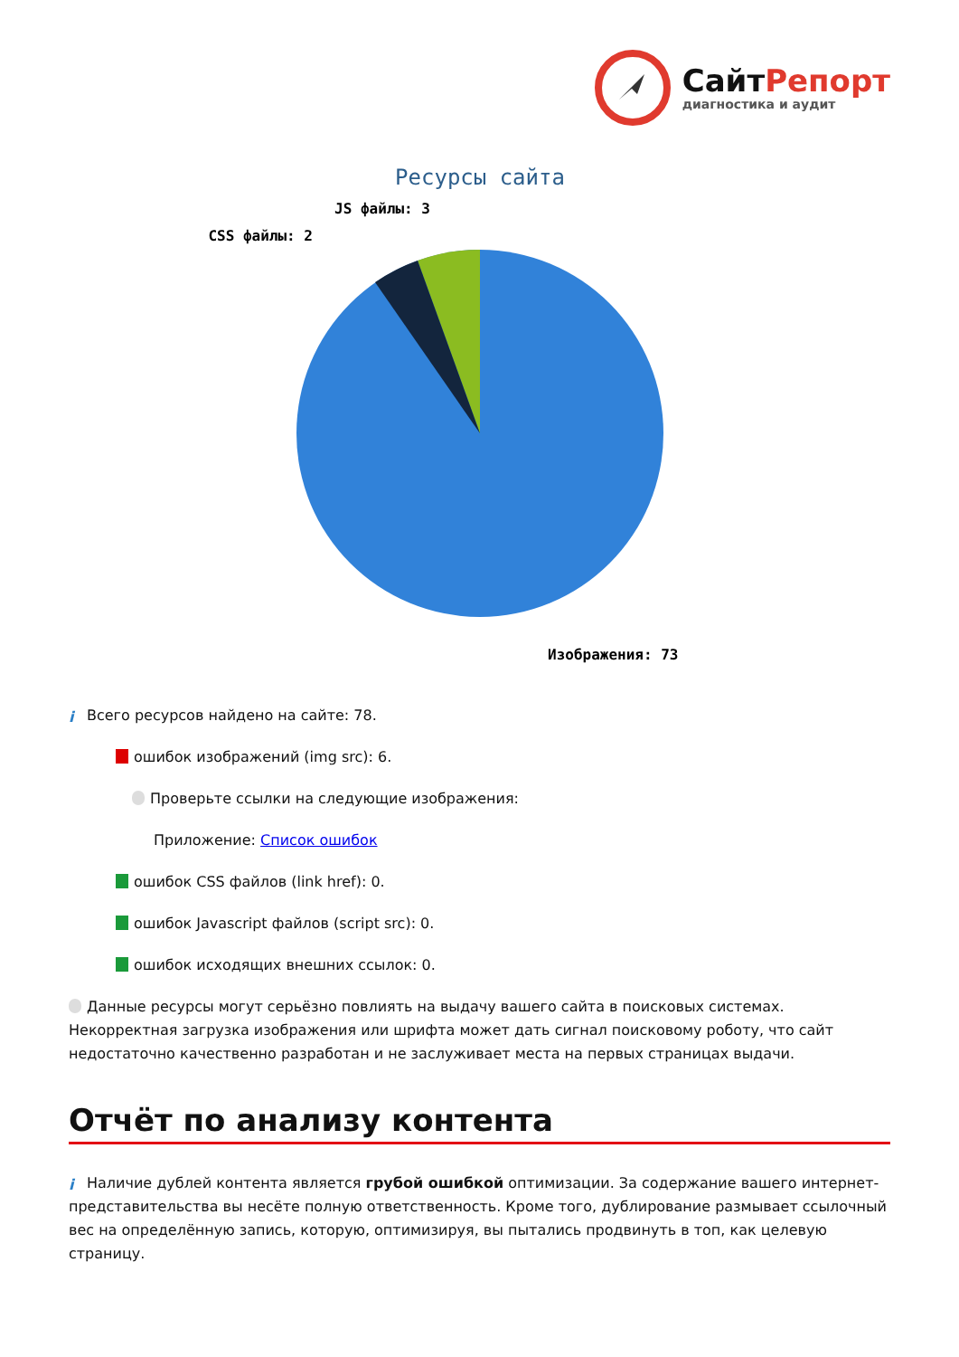СайтРепорт
диагностика и аудит
Ресурсы сайта
CSS файлы: 2
JS файлы: 3
Изображения: 73
i Всего ресурсов найдено на сайте: 78.
ошибок изображений (img src): 6.
Проверьте ссылки на следующие изображения:
Приложение: Список ошибок
ошибок CSS файлов (link href): 0.
ошибок Javascript файлов (script src): 0.
ошибок исходящих внешних ссылок: 0.
Данные ресурсы могут серьёзно повлиять на выдачу вашего сайта в поисковых системах. Некорректная загрузка изображения или шрифта может дать сигнал поисковому роботу, что сайт недостаточно качественно разработан и не заслуживает места на первых страницах выдачи.
Отчёт по анализу контента
i Наличие дублей контента является грубой ошибкой оптимизации. За содержание вашего интернет-представительства вы несёте полную ответственность. Кроме того, дублирование размывает ссылочный вес на определённую запись, которую, оптимизируя, вы пытались продвинуть в топ, как целевую страницу.